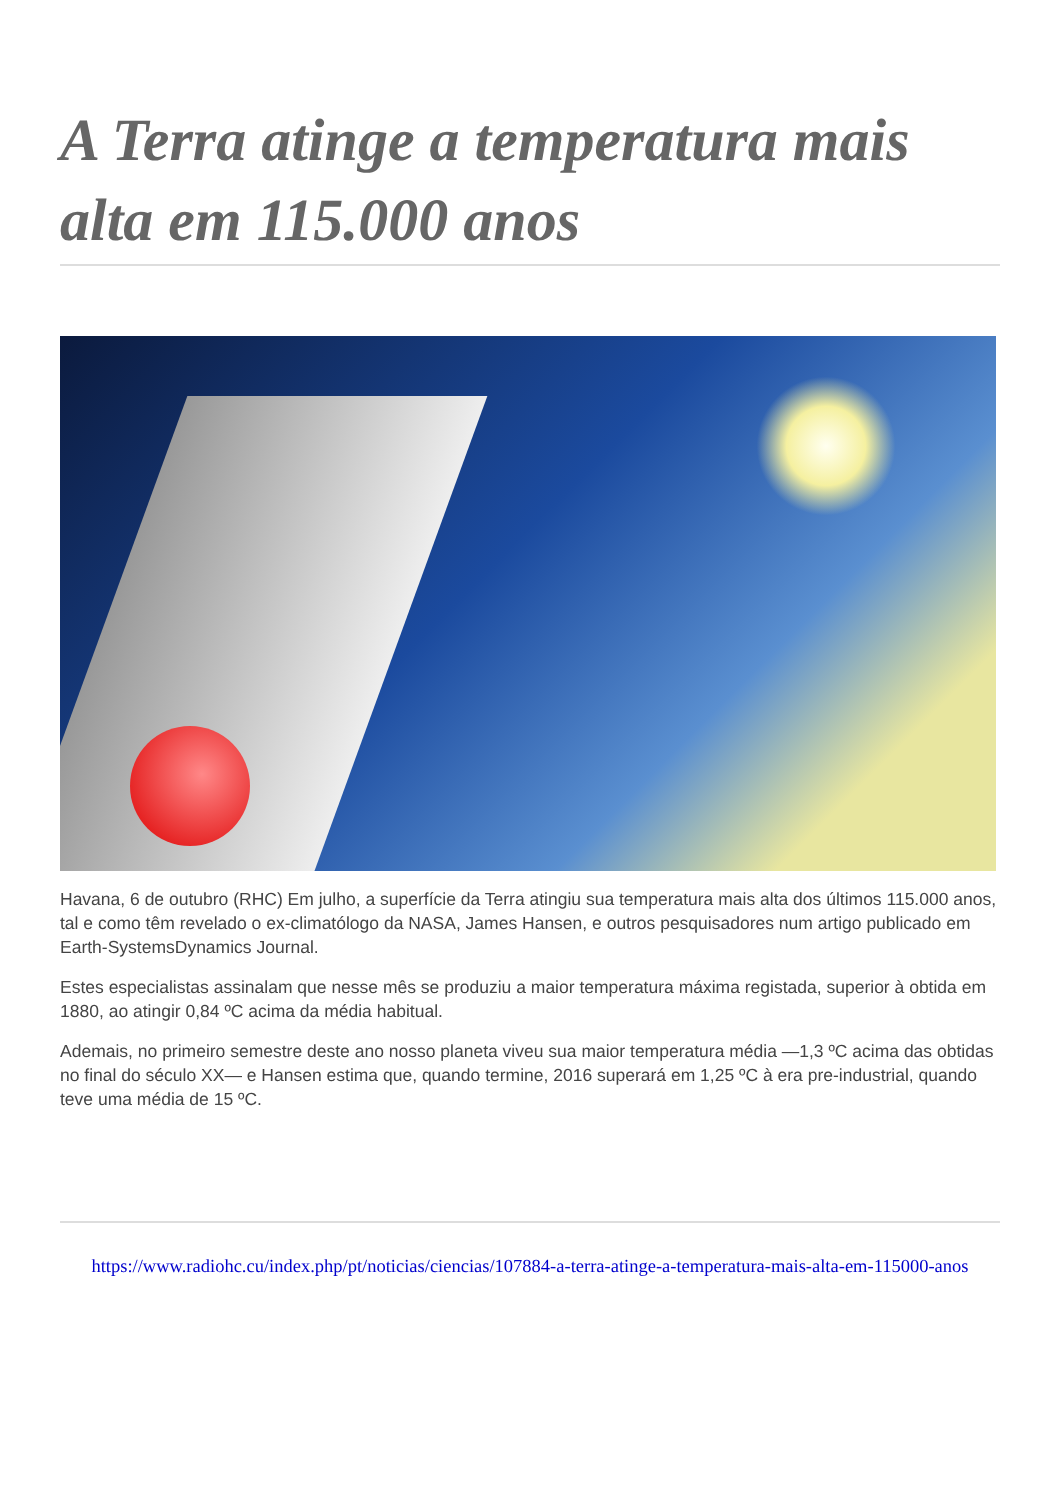A Terra atinge a temperatura mais alta em 115.000 anos
Havana, 6 de outubro (RHC) Em julho, a superfície da Terra atingiu sua temperatura mais alta dos últimos 115.000 anos, tal e como têm revelado o ex-climatólogo da NASA, James Hansen, e outros pesquisadores num artigo publicado em Earth-SystemsDynamics Journal.
Estes especialistas assinalam que nesse mês se produziu a maior temperatura máxima registada, superior à obtida em 1880, ao atingir 0,84 ºC acima da média habitual.
Ademais, no primeiro semestre deste ano nosso planeta viveu sua maior temperatura média —1,3 ºC acima das obtidas no final do século XX— e Hansen estima que, quando termine, 2016 superará em 1,25 ºC à era pre-industrial, quando teve uma média de 15 ºC.
https://www.radiohc.cu/index.php/pt/noticias/ciencias/107884-a-terra-atinge-a-temperatura-mais-alta-em-115000-anos